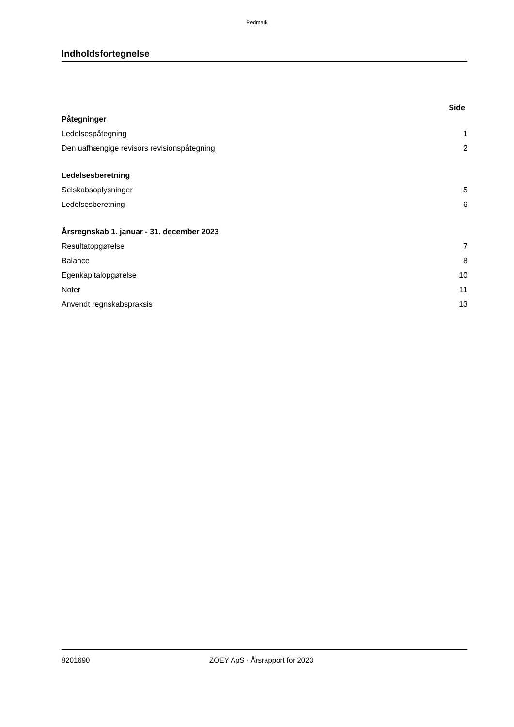Redmark
Indholdsfortegnelse
Side
Påtegninger
Ledelsespåtegning 1
Den uafhængige revisors revisionspåtegning 2
Ledelsesberetning
Selskabsoplysninger 5
Ledelsesberetning 6
Årsregnskab 1. januar - 31. december 2023
Resultatopgørelse 7
Balance 8
Egenkapitalopgørelse 10
Noter 11
Anvendt regnskabspraksis 13
8201690 ZOEY ApS · Årsrapport for 2023